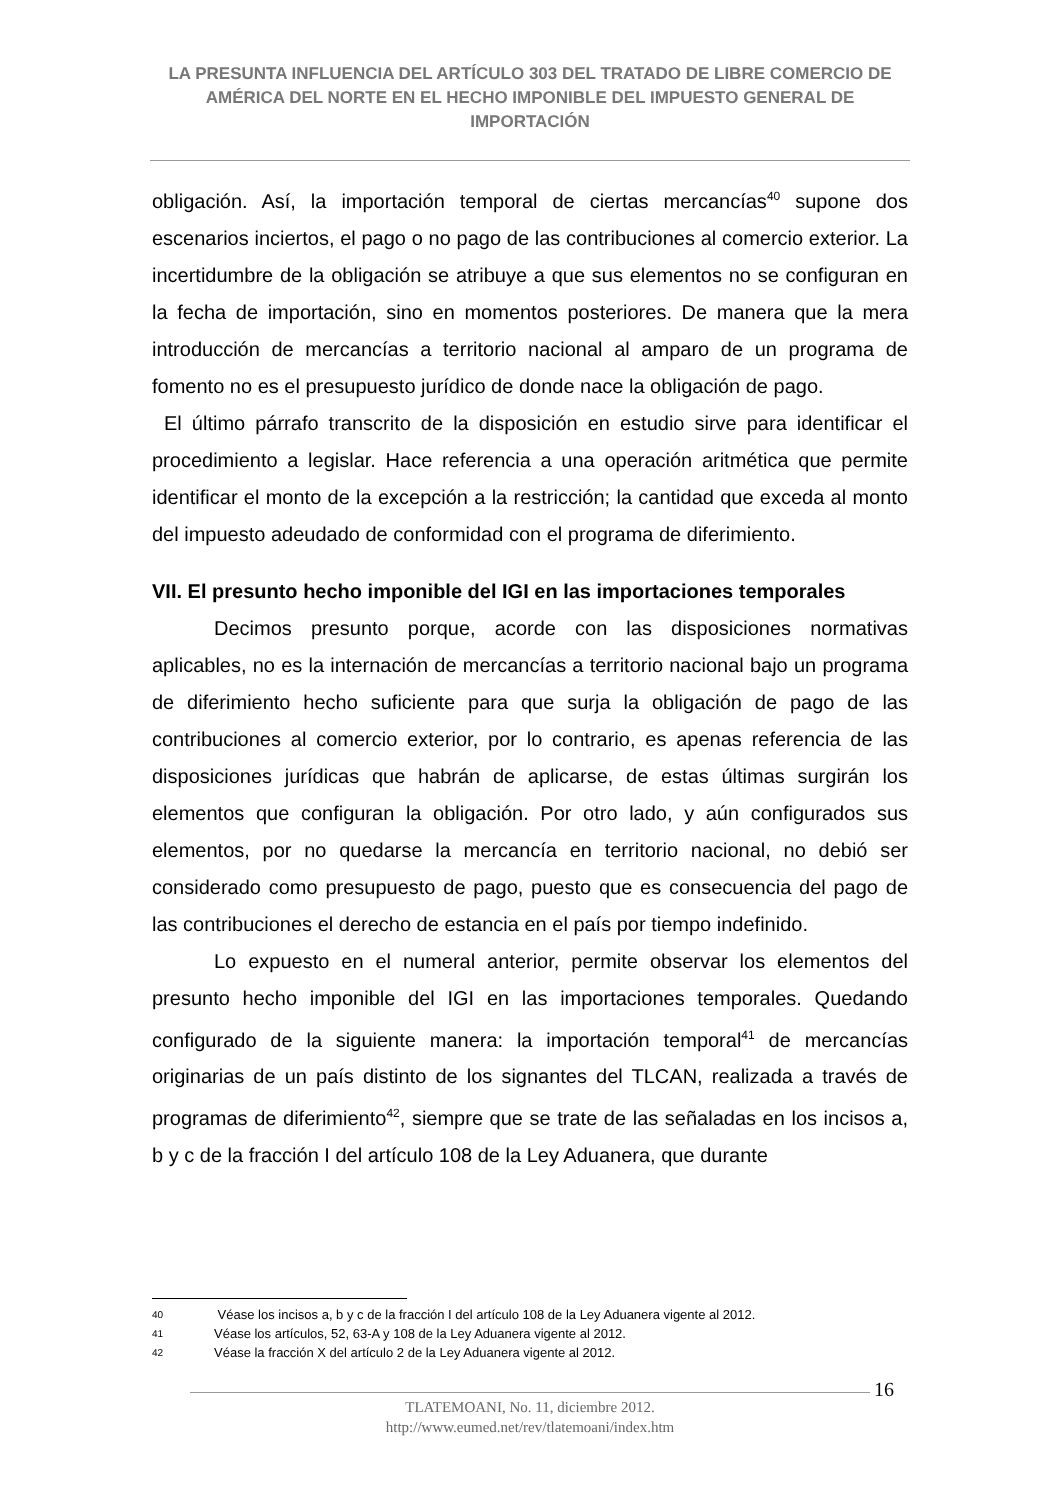LA PRESUNTA INFLUENCIA DEL ARTÍCULO 303 DEL TRATADO DE LIBRE COMERCIO DE AMÉRICA DEL NORTE EN EL HECHO IMPONIBLE DEL IMPUESTO GENERAL DE IMPORTACIÓN
obligación. Así, la importación temporal de ciertas mercancías<sup>40</sup> supone dos escenarios inciertos, el pago o no pago de las contribuciones al comercio exterior. La incertidumbre de la obligación se atribuye a que sus elementos no se configuran en la fecha de importación, sino en momentos posteriores. De manera que la mera introducción de mercancías a territorio nacional al amparo de un programa de fomento no es el presupuesto jurídico de donde nace la obligación de pago.
El último párrafo transcrito de la disposición en estudio sirve para identificar el procedimiento a legislar. Hace referencia a una operación aritmética que permite identificar el monto de la excepción a la restricción; la cantidad que exceda al monto del impuesto adeudado de conformidad con el programa de diferimiento.
VII. El presunto hecho imponible del IGI en las importaciones temporales
Decimos presunto porque, acorde con las disposiciones normativas aplicables, no es la internación de mercancías a territorio nacional bajo un programa de diferimiento hecho suficiente para que surja la obligación de pago de las contribuciones al comercio exterior, por lo contrario, es apenas referencia de las disposiciones jurídicas que habrán de aplicarse, de estas últimas surgirán los elementos que configuran la obligación. Por otro lado, y aún configurados sus elementos, por no quedarse la mercancía en territorio nacional, no debió ser considerado como presupuesto de pago, puesto que es consecuencia del pago de las contribuciones el derecho de estancia en el país por tiempo indefinido.
Lo expuesto en el numeral anterior, permite observar los elementos del presunto hecho imponible del IGI en las importaciones temporales. Quedando configurado de la siguiente manera: la importación temporal<sup>41</sup> de mercancías originarias de un país distinto de los signantes del TLCAN, realizada a través de programas de diferimiento<sup>42</sup>, siempre que se trate de las señaladas en los incisos a, b y c de la fracción I del artículo 108 de la Ley Aduanera, que durante
40 Véase los incisos a, b y c de la fracción I del artículo 108 de la Ley Aduanera vigente al 2012.
41 Véase los artículos, 52, 63-A y 108 de la Ley Aduanera vigente al 2012.
42 Véase la fracción X del artículo 2 de la Ley Aduanera vigente al 2012.
16
TLATEMOANI, No. 11, diciembre 2012.
http://www.eumed.net/rev/tlatemoani/index.htm